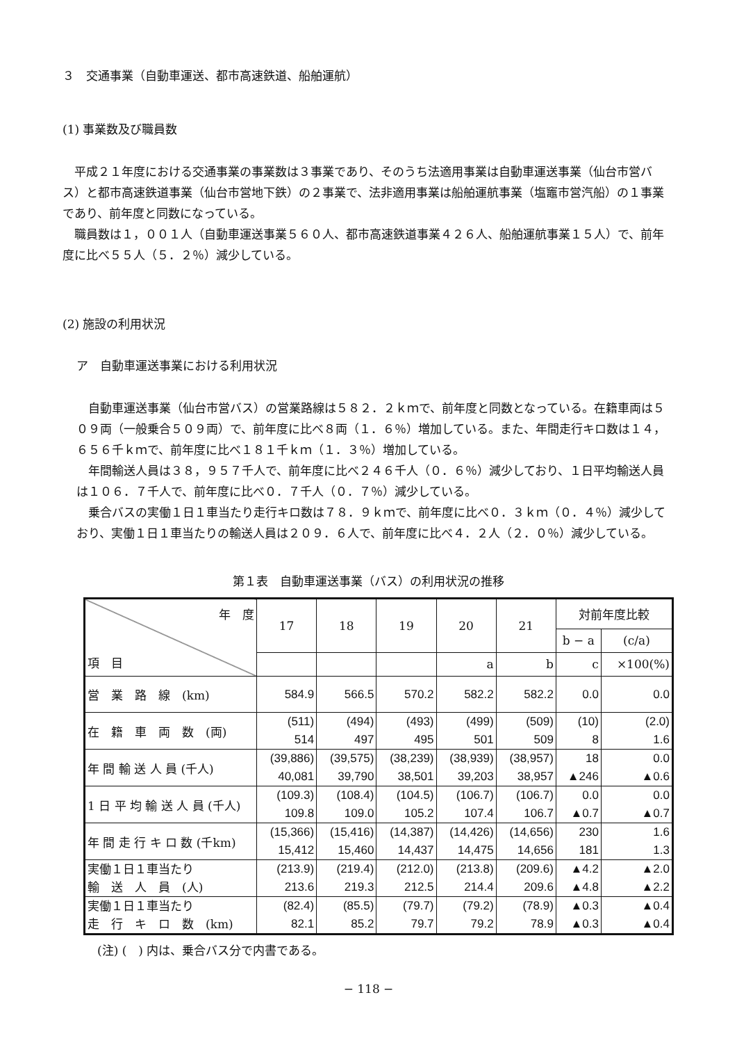３　交通事業（自動車運送、都市高速鉄道、船舶運航）
(1) 事業数及び職員数
平成２１年度における交通事業の事業数は３事業であり、そのうち法適用事業は自動車運送事業（仙台市営バス）と都市高速鉄道事業（仙台市営地下鉄）の２事業で、法非適用事業は船舶運航事業（塩竈市営汽船）の１事業であり、前年度と同数になっている。
職員数は１，００１人（自動車運送事業５６０人、都市高速鉄道事業４２６人、船舶運航事業１５人）で、前年度に比べ５５人（５．２％）減少している。
(2) 施設の利用状況
ア　自動車運送事業における利用状況
自動車運送事業（仙台市営バス）の営業路線は５８２．２ｋｍで、前年度と同数となっている。在籍車両は５０９両（一般乗合５０９両）で、前年度に比べ８両（１．６％）増加している。また、年間走行キロ数は１４，６５６千ｋｍで、前年度に比べ１８１千ｋｍ（１．３％）増加している。
年間輸送人員は３８，９５７千人で、前年度に比べ２４６千人（０．６％）減少しており、１日平均輸送人員は１０６．７千人で、前年度に比べ０．７千人（０．７％）減少している。
乗合バスの実働１日１車当たり走行キロ数は７８．９ｋｍで、前年度に比べ０．３ｋｍ（０．４％）減少しており、実働１日１車当たりの輸送人員は２０９．６人で、前年度に比べ４．２人（２．０％）減少している。
第１表　自動車運送事業（バス）の利用状況の推移
| 年 度 項 目 | 17 | 18 | 19 | 20 | 21 | 対前年度比較 | |
| --- | --- | --- | --- | --- | --- | --- | --- |
| | | | | | | b − a | (c/a) |
| | | | | a | b | c | ×100(%) |
| 営 業 路 線 (km) | 584.9 | 566.5 | 570.2 | 582.2 | 582.2 | 0.0 | 0.0 |
| 在 籍 車 両 数 (両) | (511) 514 | (494) 497 | (493) 495 | (499) 501 | (509) 509 | (10) 8 | (2.0) 1.6 |
| 年 間 輸 送 人 員 (千人) | (39,886) 40,081 | (39,575) 39,790 | (38,239) 38,501 | (38,939) 39,203 | (38,957) 38,957 | 18 ▲246 | 0.0 ▲0.6 |
| 1 日 平 均 輸 送 人 員 (千人) | (109.3) 109.8 | (108.4) 109.0 | (104.5) 105.2 | (106.7) 107.4 | (106.7) 106.7 | 0.0 ▲0.7 | 0.0 ▲0.7 |
| 年 間 走 行 キ ロ 数 (千km) | (15,366) 15,412 | (15,416) 15,460 | (14,387) 14,437 | (14,426) 14,475 | (14,656) 14,656 | 230 181 | 1.6 1.3 |
| 実働１日１車当たり 輸 送 人 員 (人) | (213.9) 213.6 | (219.4) 219.3 | (212.0) 212.5 | (213.8) 214.4 | (209.6) 209.6 | ▲4.2 ▲4.8 | ▲2.0 ▲2.2 |
| 実働１日１車当たり 走 行 キ ロ 数 (km) | (82.4) 82.1 | (85.5) 85.2 | (79.7) 79.7 | (79.2) 79.2 | (78.9) 78.9 | ▲0.3 ▲0.3 | ▲0.4 ▲0.4 |
(注) (　) 内は、乗合バス分で内書である。
− 118 −